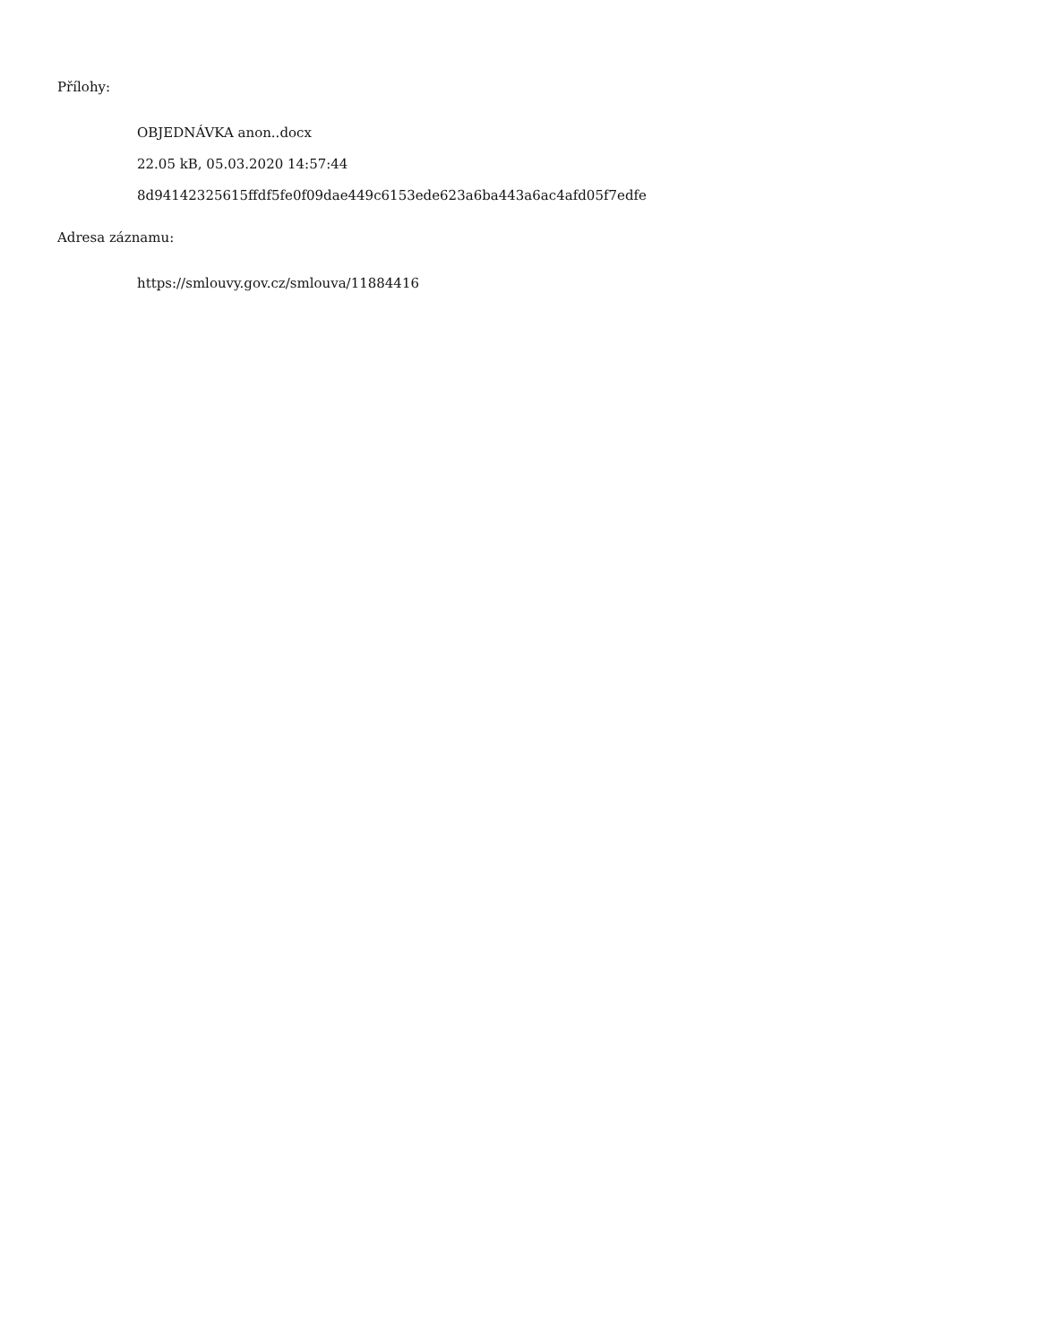Přílohy:
OBJEDNÁVKA anon..docx
22.05 kB, 05.03.2020 14:57:44
8d94142325615ffdf5fe0f09dae449c6153ede623a6ba443a6ac4afd05f7edfe
Adresa záznamu:
https://smlouvy.gov.cz/smlouva/11884416